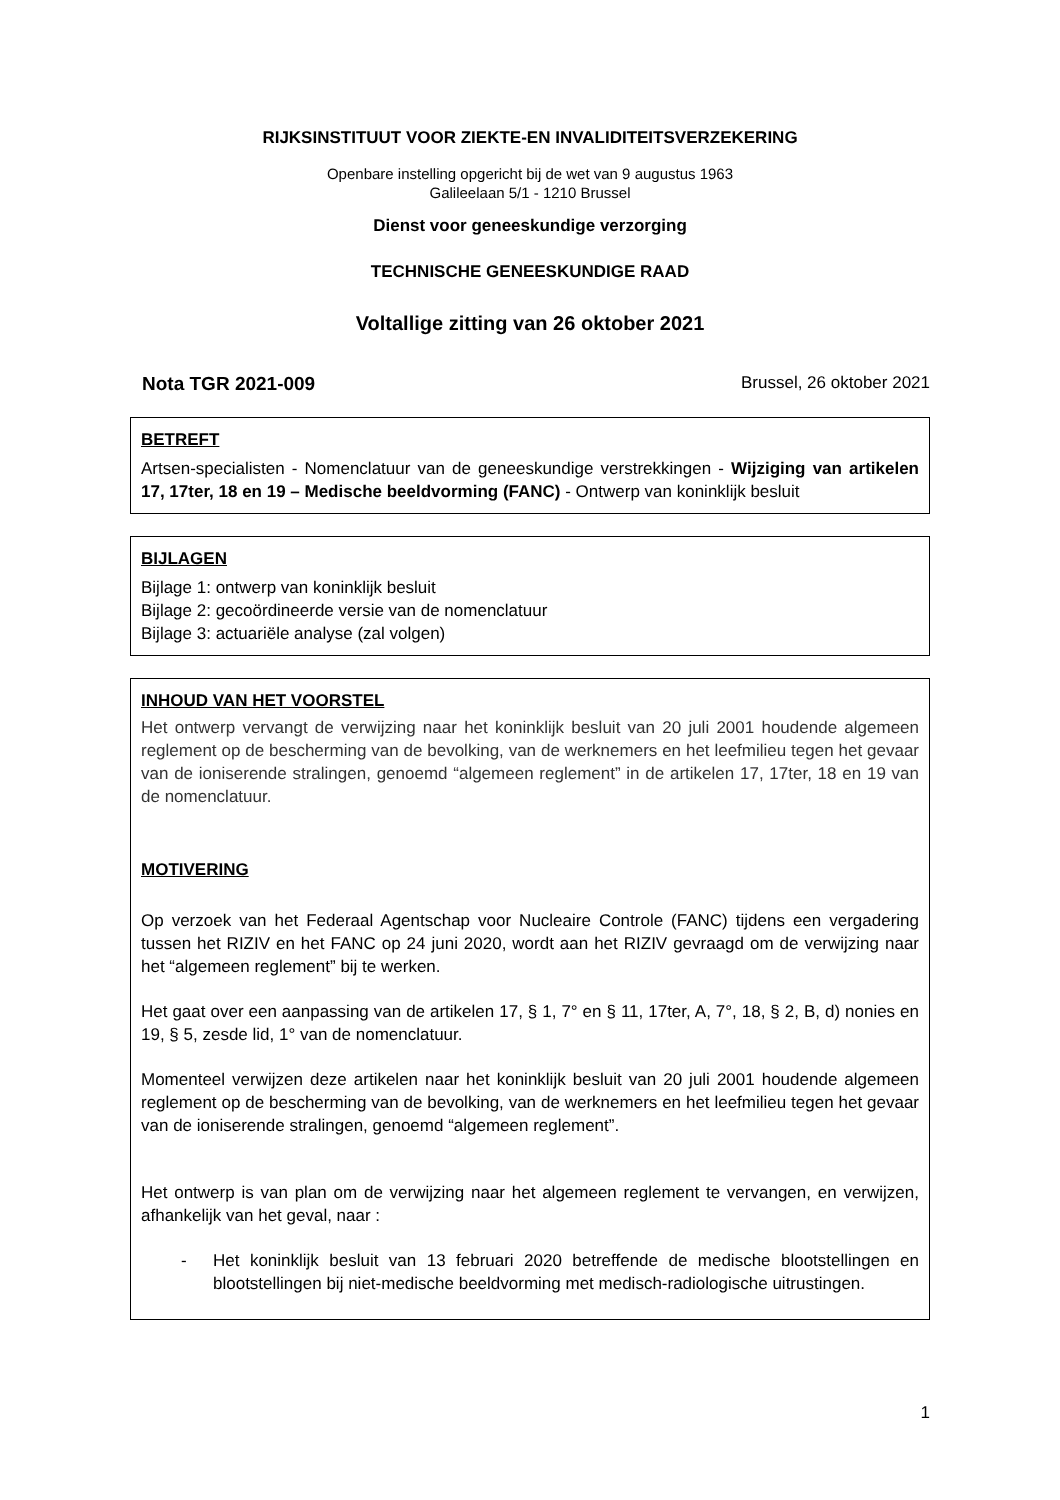RIJKSINSTITUUT VOOR ZIEKTE-EN INVALIDITEITSVERZEKERING
Openbare instelling opgericht bij de wet van 9 augustus 1963
Galileelaan 5/1 - 1210 Brussel
Dienst voor geneeskundige verzorging
TECHNISCHE GENEESKUNDIGE RAAD
Voltallige zitting van 26 oktober 2021
Nota TGR 2021-009 Brussel, 26 oktober 2021
BETREFT
Artsen-specialisten - Nomenclatuur van de geneeskundige verstrekkingen - Wijziging van artikelen 17, 17ter, 18 en 19 – Medische beeldvorming (FANC) - Ontwerp van koninklijk besluit
BIJLAGEN
Bijlage 1: ontwerp van koninklijk besluit
Bijlage 2: gecoördineerde versie van de nomenclatuur
Bijlage 3: actuariële analyse (zal volgen)
INHOUD VAN HET VOORSTEL
Het ontwerp vervangt de verwijzing naar het koninklijk besluit van 20 juli 2001 houdende algemeen reglement op de bescherming van de bevolking, van de werknemers en het leefmilieu tegen het gevaar van de ioniserende stralingen, genoemd “algemeen reglement” in de artikelen 17, 17ter, 18 en 19 van de nomenclatuur.
MOTIVERING
Op verzoek van het Federaal Agentschap voor Nucleaire Controle (FANC) tijdens een vergadering tussen het RIZIV en het FANC op 24 juni 2020, wordt aan het RIZIV gevraagd om de verwijzing naar het “algemeen reglement” bij te werken.
Het gaat over een aanpassing van de artikelen 17, § 1, 7° en § 11, 17ter, A, 7°, 18, § 2, B, d) nonies en 19, § 5, zesde lid, 1° van de nomenclatuur.
Momenteel verwijzen deze artikelen naar het koninklijk besluit van 20 juli 2001 houdende algemeen reglement op de bescherming van de bevolking, van de werknemers en het leefmilieu tegen het gevaar van de ioniserende stralingen, genoemd “algemeen reglement”.
Het ontwerp is van plan om de verwijzing naar het algemeen reglement te vervangen, en verwijzen, afhankelijk van het geval, naar :
- Het koninklijk besluit van 13 februari 2020 betreffende de medische blootstellingen en blootstellingen bij niet-medische beeldvorming met medisch-radiologische uitrustingen.
1